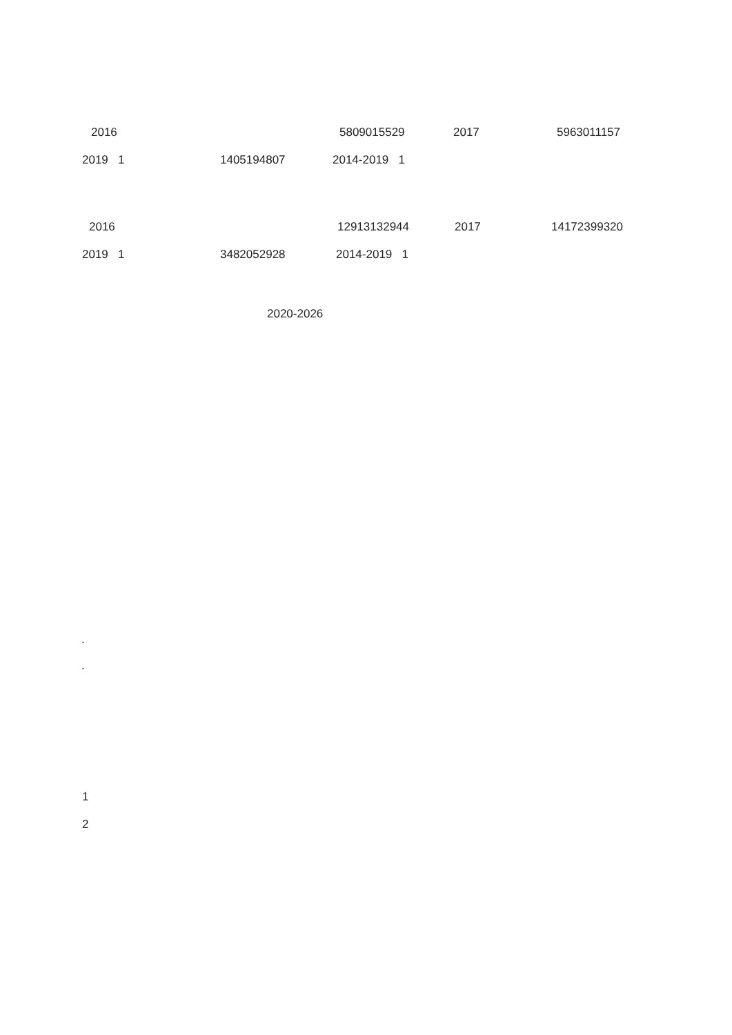2016 5809015529 2017 5963011157
2019 1 1405194807 2014-2019 1
2016 12913132944 2017 14172399320
2019 1 3482052928 2014-2019 1
2020-2026
.
.
1
2